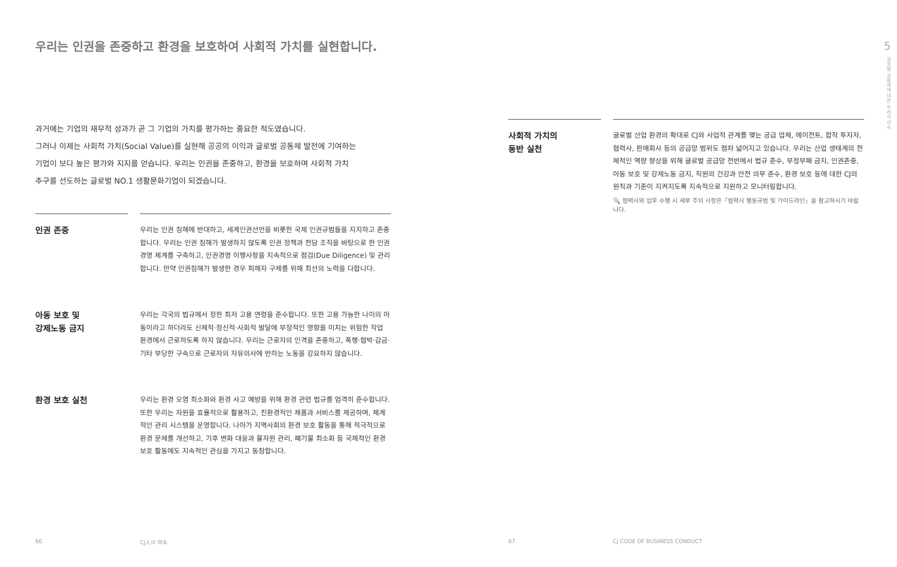우리는 인권을 존중하고 환경을 보호하여 사회적 가치를 실현합니다.
과거에는 기업의 재무적 성과가 곧 그 기업의 가치를 평가하는 중요한 척도였습니다.
그러나 이제는 사회적 가치(Social Value)를 실현해 공공의 이익과 글로벌 공동체 발전에 기여하는
기업이 보다 높은 평가와 지지를 얻습니다. 우리는 인권을 존중하고, 환경을 보호하며 사회적 가치
추구를 선도하는 글로벌 NO.1 생활문화기업이 되겠습니다.
인권 존중
우리는 인권 침해에 반대하고, 세계인권선언을 비롯한 국제 인권규범들을 지지하고 존중합니다. 우리는 인권 침해가 발생하지 않도록 인권 정책과 전담 조직을 바탕으로 한 인권경영 체계를 구축하고, 인권경영 이행사항을 지속적으로 점검(Due Diligence) 및 관리합니다. 만약 인권침해가 발생한 경우 피해자 구제를 위해 최선의 노력을 다합니다.
아동 보호 및
강제노동 금지
우리는 각국의 법규에서 정한 최저 고용 연령을 준수합니다. 또한 고용 가능한 나이의 아동이라고 하더라도 신체적·정신적·사회적 발달에 부정적인 영향을 미치는 위험한 작업 환경에서 근로하도록 하지 않습니다. 우리는 근로자의 인격을 존중하고, 폭행·협박·감금·기타 부당한 구속으로 근로자의 자유의사에 반하는 노동을 강요하지 않습니다.
환경 보호 실천
우리는 환경 오염 최소화와 환경 사고 예방을 위해 환경 관련 법규를 엄격히 준수합니다. 또한 우리는 자원을 효율적으로 활용하고, 친환경적인 제품과 서비스를 제공하며, 체계적인 관리 시스템을 운영합니다. 나아가 지역사회의 환경 보호 활동을 통해 적극적으로 환경 문제를 개선하고, 기후 변화 대응과 물자원 관리, 폐기물 최소화 등 국제적인 환경보호 활동에도 지속적인 관심을 가지고 동참합니다.
66 CJ人의 약속
사회적 가치의
동반 실천
글로벌 산업 환경의 확대로 CJ와 사업적 관계를 맺는 공급 업체, 에이전트, 합작 투자자, 협력사, 판매회사 등의 공급망 범위도 점차 넓어지고 있습니다. 우리는 산업 생태계의 전체적인 역량 향상을 위해 글로벌 공급망 전반에서 법규 준수, 부정부패 금지, 인권존중, 아동 보호 및 강제노동 금지, 직원의 건강과 안전 의무 준수, 환경 보호 등에 대한 CJ의 원칙과 기준이 지켜지도록 지속적으로 지원하고 모니터링합니다.
🔍 협력사와 업무 수행 시 세부 주의 사항은「협력사 행동규범 및 가이드라인」을 참고하시기 바랍니다.
67 CJ CODE OF BUSINESS CONDUCT
5
글로벌 공동체에 대한 우리의 약속